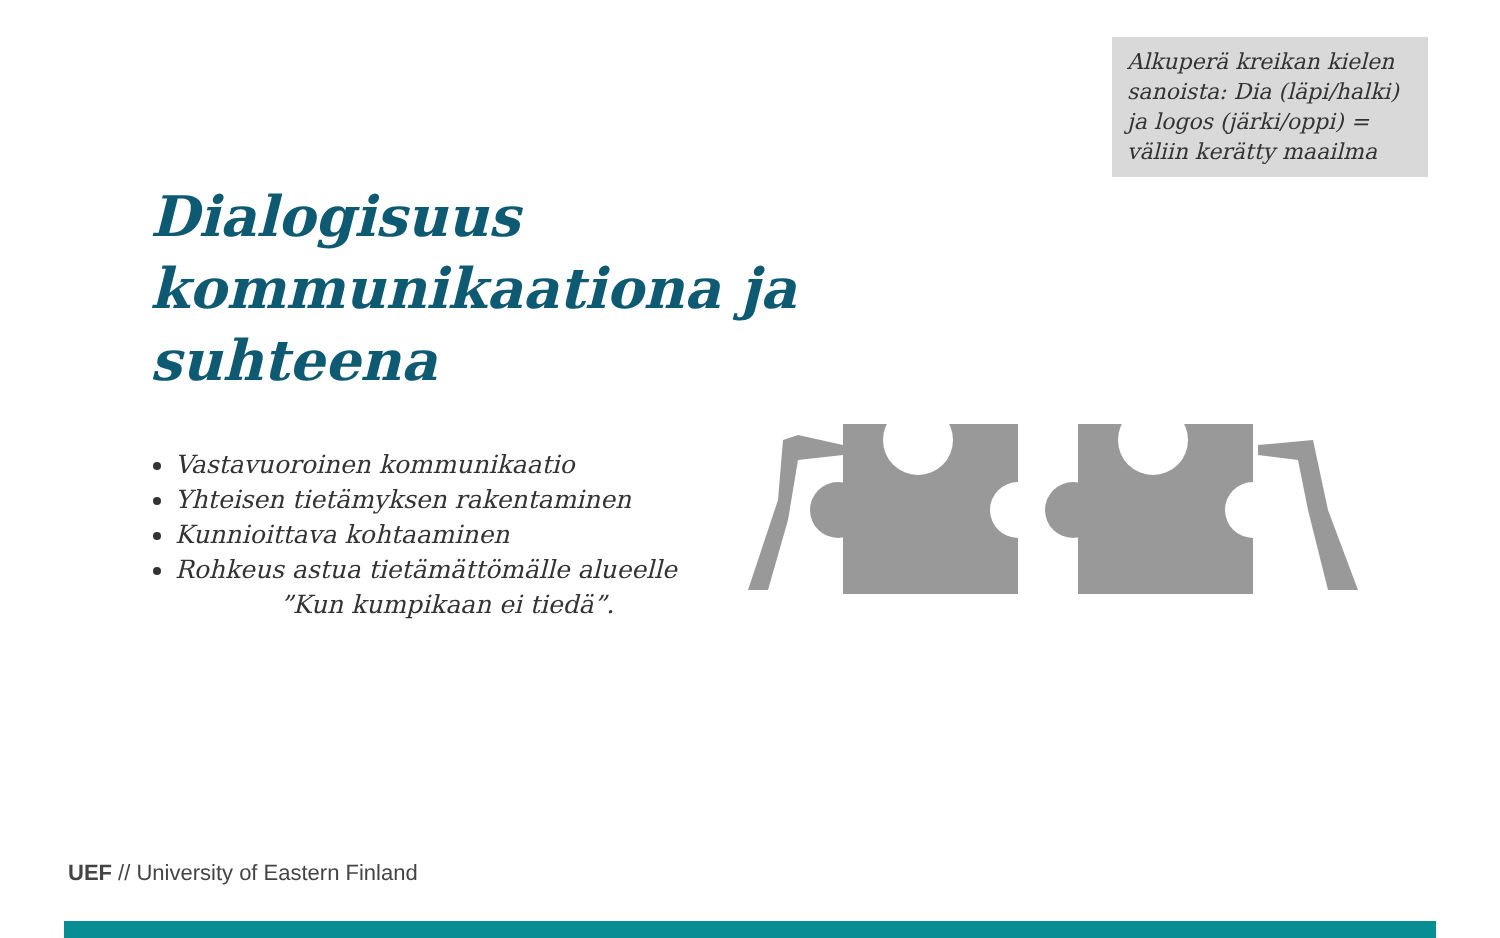Alkuperä kreikan kielen sanoista: Dia (läpi/halki) ja logos (järki/oppi) = väliin kerätty maailma
Dialogisuus kommunikaationa ja suhteena
Vastavuoroinen kommunikaatio
Yhteisen tietämyksen rakentaminen
Kunnioittava kohtaaminen
Rohkeus astua tietämättömälle alueelle
”Kun kumpikaan ei tiedä”.
UEF // University of Eastern Finland